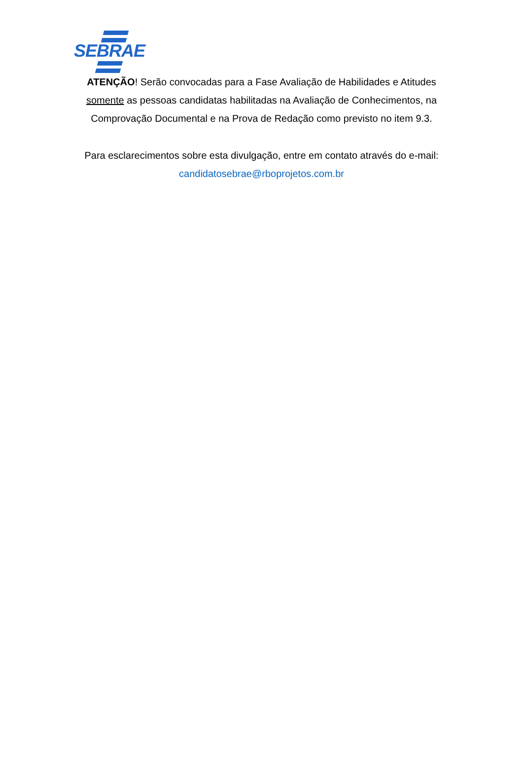SEBRAE
ATENÇÃO! Serão convocadas para a Fase Avaliação de Habilidades e Atitudes somente as pessoas candidatas habilitadas na Avaliação de Conhecimentos, na Comprovação Documental e na Prova de Redação como previsto no item 9.3.
Para esclarecimentos sobre esta divulgação, entre em contato através do e-mail: candidatosebrae@rboprojetos.com.br